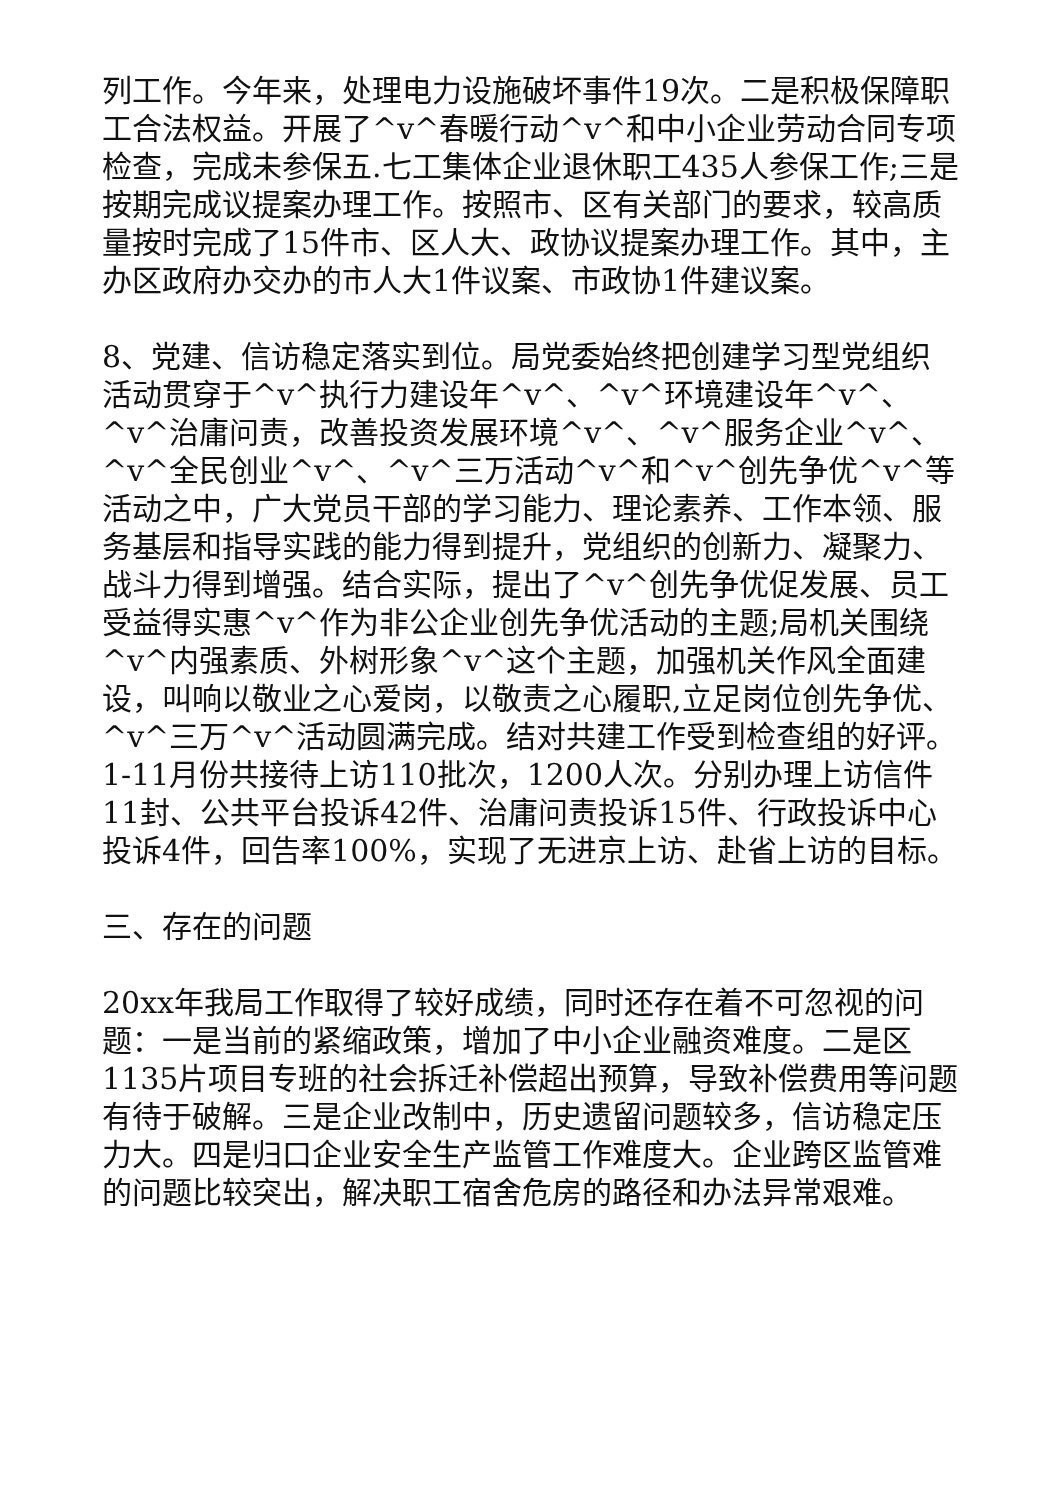列工作。今年来，处理电力设施破坏事件19次。二是积极保障职工合法权益。开展了^v^春暖行动^v^和中小企业劳动合同专项检查，完成未参保五.七工集体企业退休职工435人参保工作;三是按期完成议提案办理工作。按照市、区有关部门的要求，较高质量按时完成了15件市、区人大、政协议提案办理工作。其中，主办区政府办交办的市人大1件议案、市政协1件建议案。
8、党建、信访稳定落实到位。局党委始终把创建学习型党组织活动贯穿于^v^执行力建设年^v^、^v^环境建设年^v^、^v^治庸问责，改善投资发展环境^v^、^v^服务企业^v^、^v^全民创业^v^、^v^三万活动^v^和^v^创先争优^v^等活动之中，广大党员干部的学习能力、理论素养、工作本领、服务基层和指导实践的能力得到提升，党组织的创新力、凝聚力、战斗力得到增强。结合实际，提出了^v^创先争优促发展、员工受益得实惠^v^作为非公企业创先争优活动的主题;局机关围绕^v^内强素质、外树形象^v^这个主题，加强机关作风全面建设，叫响以敬业之心爱岗，以敬责之心履职,立足岗位创先争优、^v^三万^v^活动圆满完成。结对共建工作受到检查组的好评。1-11月份共接待上访110批次，1200人次。分别办理上访信件11封、公共平台投诉42件、治庸问责投诉15件、行政投诉中心投诉4件，回告率100%，实现了无进京上访、赴省上访的目标。
三、存在的问题
20xx年我局工作取得了较好成绩，同时还存在着不可忽视的问题：一是当前的紧缩政策，增加了中小企业融资难度。二是区1135片项目专班的社会拆迁补偿超出预算，导致补偿费用等问题有待于破解。三是企业改制中，历史遗留问题较多，信访稳定压力大。四是归口企业安全生产监管工作难度大。企业跨区监管难的问题比较突出，解决职工宿舍危房的路径和办法异常艰难。